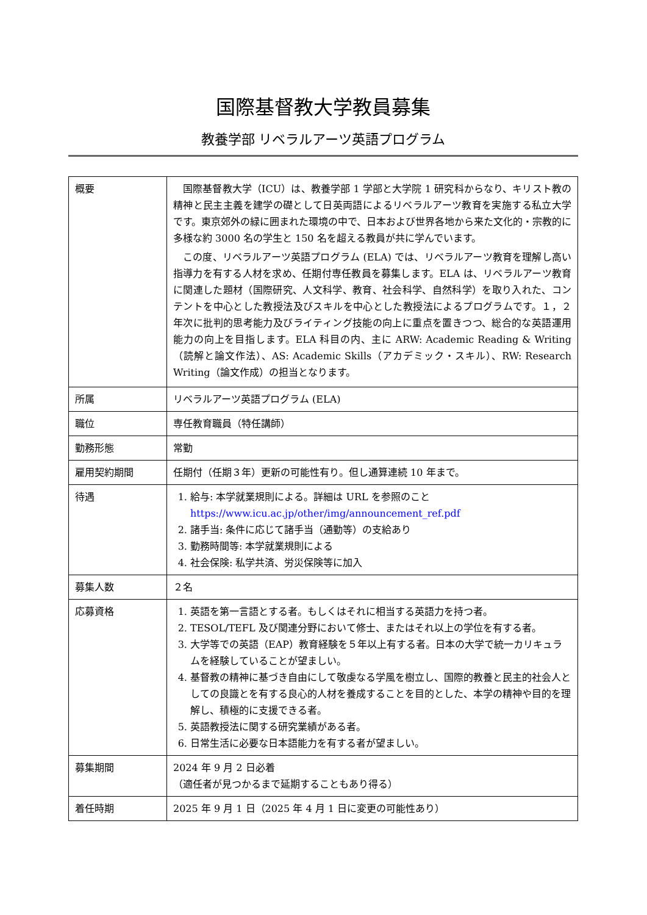国際基督教大学教員募集
教養学部 リベラルアーツ英語プログラム
| 概要 | 国際基督教大学（ICU）は、教養学部 1 学部と大学院 1 研究科からなり、キリスト教の精神と民主主義を建学の礎として日英両語によるリベラルアーツ教育を実施する私立大学です。東京郊外の緑に囲まれた環境の中で、日本および世界各地から来た文化的・宗教的に多様な約 3000 名の学生と 150 名を超える教員が共に学んでいます。 この度、リベラルアーツ英語プログラム (ELA) では、リベラルアーツ教育を理解し高い指導力を有する人材を求め、任期付専任教員を募集します。ELA は、リベラルアーツ教育に関連した題材（国際研究、人文科学、教育、社会科学、自然科学）を取り入れた、コンテントを中心とした教授法及びスキルを中心とした教授法によるプログラムです。１，２年次に批判的思考能力及びライティング技能の向上に重点を置きつつ、総合的な英語運用能力の向上を目指します。ELA 科目の内、主に ARW: Academic Reading & Writing（読解と論文作法）、AS: Academic Skills（アカデミック・スキル）、RW: Research Writing（論文作成）の担当となります。 |
| 所属 | リベラルアーツ英語プログラム (ELA) |
| 職位 | 専任教育職員（特任講師） |
| 勤務形態 | 常勤 |
| 雇用契約期間 | 任期付（任期３年）更新の可能性有り。但し通算連続 10 年まで。 |
| 待遇 | 1. 給与: 本学就業規則による。詳細は URL を参照のこと https://www.icu.ac.jp/other/img/announcement_ref.pdf 2. 諸手当: 条件に応じて諸手当（通勤等）の支給あり 3. 勤務時間等: 本学就業規則による 4. 社会保険: 私学共済、労災保険等に加入 |
| 募集人数 | ２名 |
| 応募資格 | 1. 英語を第一言語とする者。もしくはそれに相当する英語力を持つ者。 2. TESOL/TEFL 及び関連分野において修士、またはそれ以上の学位を有する者。 3. 大学等での英語（EAP）教育経験を５年以上有する者。日本の大学で統一カリキュラムを経験していることが望ましい。 4. 基督教の精神に基づき自由にして敬虔なる学風を樹立し、国際的教養と民主的社会人としての良識とを有する良心的人材を養成することを目的とした、本学の精神や目的を理解し、積極的に支援できる者。 5. 英語教授法に関する研究業績がある者。 6. 日常生活に必要な日本語能力を有する者が望ましい。 |
| 募集期間 | 2024 年 9 月 2 日必着 （適任者が見つかるまで延期することもあり得る） |
| 着任時期 | 2025 年 9 月 1 日（2025 年 4 月 1 日に変更の可能性あり） |